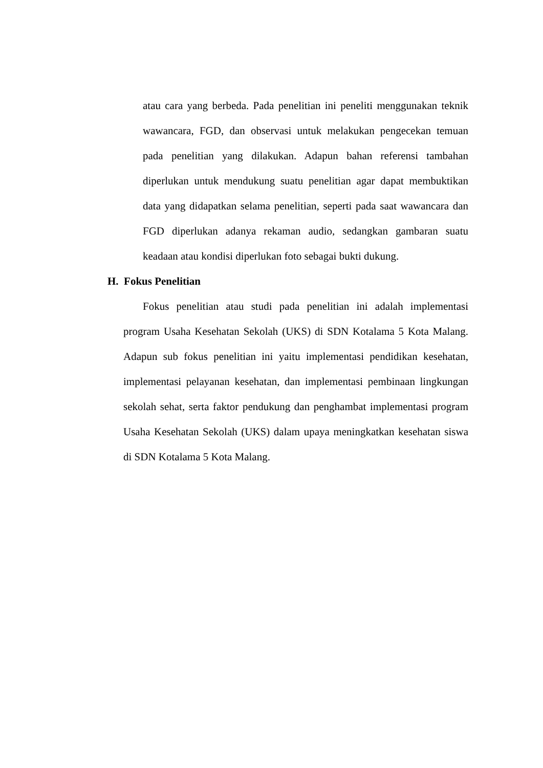atau cara yang berbeda. Pada penelitian ini peneliti menggunakan teknik wawancara, FGD, dan observasi untuk melakukan pengecekan temuan pada penelitian yang dilakukan. Adapun bahan referensi tambahan diperlukan untuk mendukung suatu penelitian agar dapat membuktikan data yang didapatkan selama penelitian, seperti pada saat wawancara dan FGD diperlukan adanya rekaman audio, sedangkan gambaran suatu keadaan atau kondisi diperlukan foto sebagai bukti dukung.
H. Fokus Penelitian
Fokus penelitian atau studi pada penelitian ini adalah implementasi program Usaha Kesehatan Sekolah (UKS) di SDN Kotalama 5 Kota Malang. Adapun sub fokus penelitian ini yaitu implementasi pendidikan kesehatan, implementasi pelayanan kesehatan, dan implementasi pembinaan lingkungan sekolah sehat, serta faktor pendukung dan penghambat implementasi program Usaha Kesehatan Sekolah (UKS) dalam upaya meningkatkan kesehatan siswa di SDN Kotalama 5 Kota Malang.